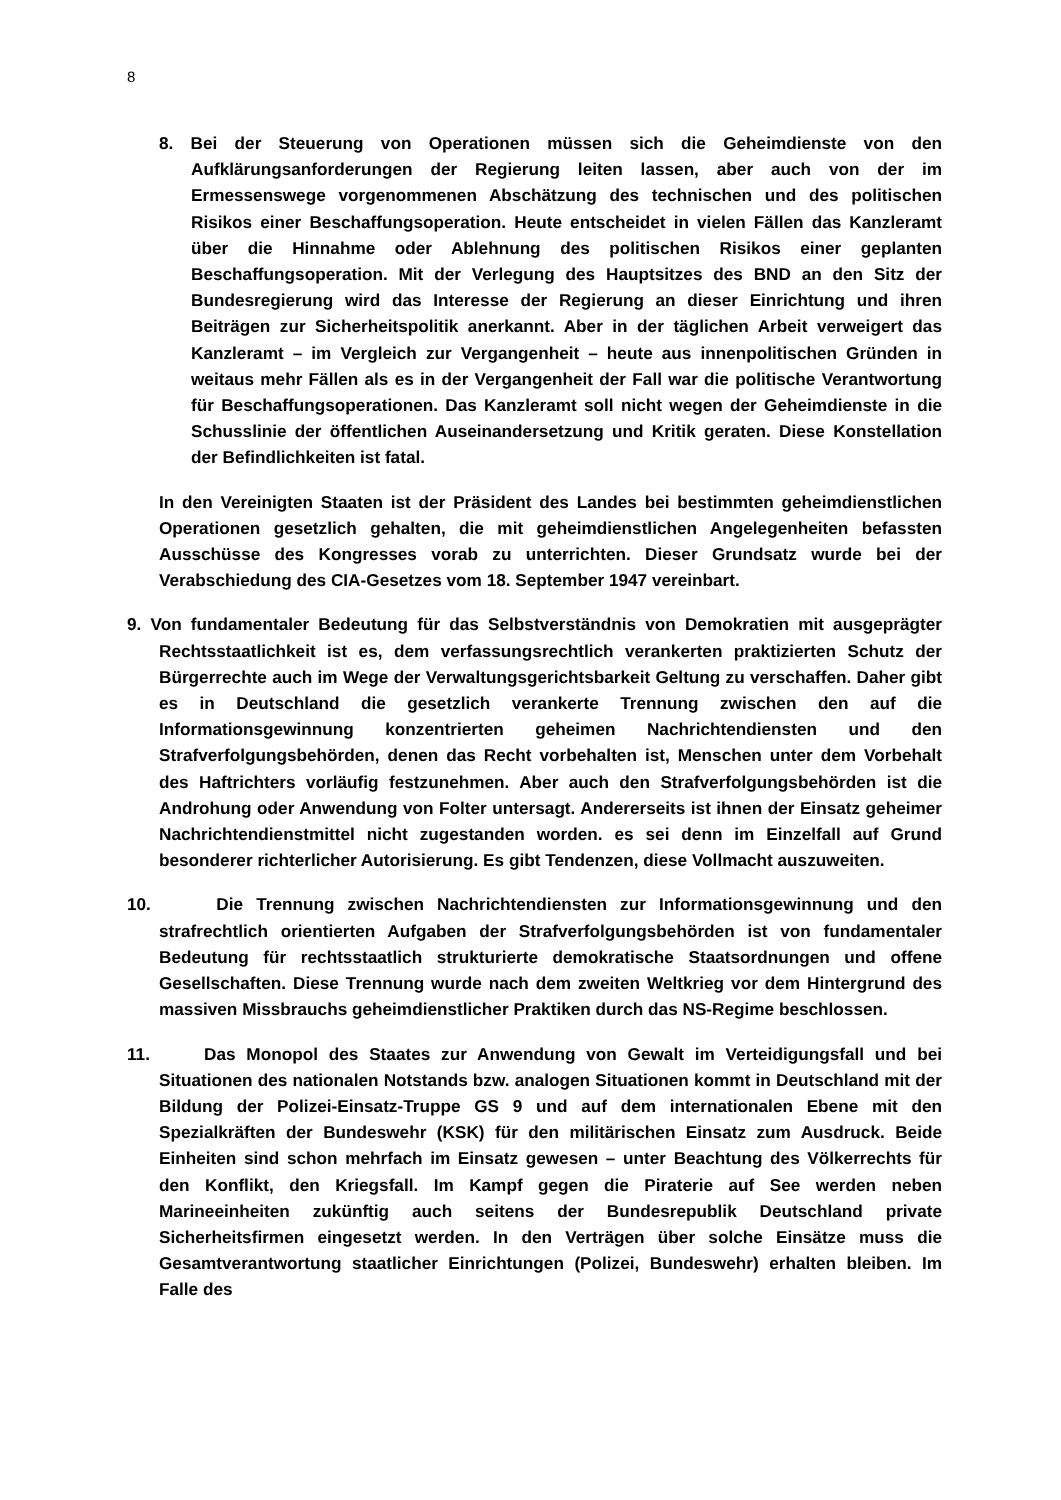8
8. Bei der Steuerung von Operationen müssen sich die Geheimdienste von den Aufklärungsanforderungen der Regierung leiten lassen, aber auch von der im Ermessenswege vorgenommenen Abschätzung des technischen und des politischen Risikos einer Beschaffungsoperation. Heute entscheidet in vielen Fällen das Kanzleramt über die Hinnahme oder Ablehnung des politischen Risikos einer geplanten Beschaffungsoperation. Mit der Verlegung des Hauptsitzes des BND an den Sitz der Bundesregierung wird das Interesse der Regierung an dieser Einrichtung und ihren Beiträgen zur Sicherheitspolitik anerkannt. Aber in der täglichen Arbeit verweigert das Kanzleramt – im Vergleich zur Vergangenheit – heute aus innenpolitischen Gründen in weitaus mehr Fällen als es in der Vergangenheit der Fall war die politische Verantwortung für Beschaffungsoperationen. Das Kanzleramt soll nicht wegen der Geheimdienste in die Schusslinie der öffentlichen Auseinandersetzung und Kritik geraten. Diese Konstellation der Befindlichkeiten ist fatal.
In den Vereinigten Staaten ist der Präsident des Landes bei bestimmten geheimdienstlichen Operationen gesetzlich gehalten, die mit geheimdienstlichen Angelegenheiten befassten Ausschüsse des Kongresses vorab zu unterrichten. Dieser Grundsatz wurde bei der Verabschiedung des CIA-Gesetzes vom 18. September 1947 vereinbart.
9. Von fundamentaler Bedeutung für das Selbstverständnis von Demokratien mit ausgeprägter Rechtsstaatlichkeit ist es, dem verfassungsrechtlich verankerten praktizierten Schutz der Bürgerrechte auch im Wege der Verwaltungsgerichtsbarkeit Geltung zu verschaffen. Daher gibt es in Deutschland die gesetzlich verankerte Trennung zwischen den auf die Informationsgewinnung konzentrierten geheimen Nachrichtendiensten und den Strafverfolgungsbehörden, denen das Recht vorbehalten ist, Menschen unter dem Vorbehalt des Haftrichters vorläufig festzunehmen. Aber auch den Strafverfolgungsbehörden ist die Androhung oder Anwendung von Folter untersagt. Andererseits ist ihnen der Einsatz geheimer Nachrichtendienstmittel nicht zugestanden worden. es sei denn im Einzelfall auf Grund besonderer richterlicher Autorisierung. Es gibt Tendenzen, diese Vollmacht auszuweiten.
10. Die Trennung zwischen Nachrichtendiensten zur Informationsgewinnung und den strafrechtlich orientierten Aufgaben der Strafverfolgungsbehörden ist von fundamentaler Bedeutung für rechtsstaatlich strukturierte demokratische Staatsordnungen und offene Gesellschaften. Diese Trennung wurde nach dem zweiten Weltkrieg vor dem Hintergrund des massiven Missbrauchs geheimdienstlicher Praktiken durch das NS-Regime beschlossen.
11. Das Monopol des Staates zur Anwendung von Gewalt im Verteidigungsfall und bei Situationen des nationalen Notstands bzw. analogen Situationen kommt in Deutschland mit der Bildung der Polizei-Einsatz-Truppe GS 9 und auf dem internationalen Ebene mit den Spezialkräften der Bundeswehr (KSK) für den militärischen Einsatz zum Ausdruck. Beide Einheiten sind schon mehrfach im Einsatz gewesen – unter Beachtung des Völkerrechts für den Konflikt, den Kriegsfall. Im Kampf gegen die Piraterie auf See werden neben Marineeinheiten zukünftig auch seitens der Bundesrepublik Deutschland private Sicherheitsfirmen eingesetzt werden. In den Verträgen über solche Einsätze muss die Gesamtverantwortung staatlicher Einrichtungen (Polizei, Bundeswehr) erhalten bleiben. Im Falle des